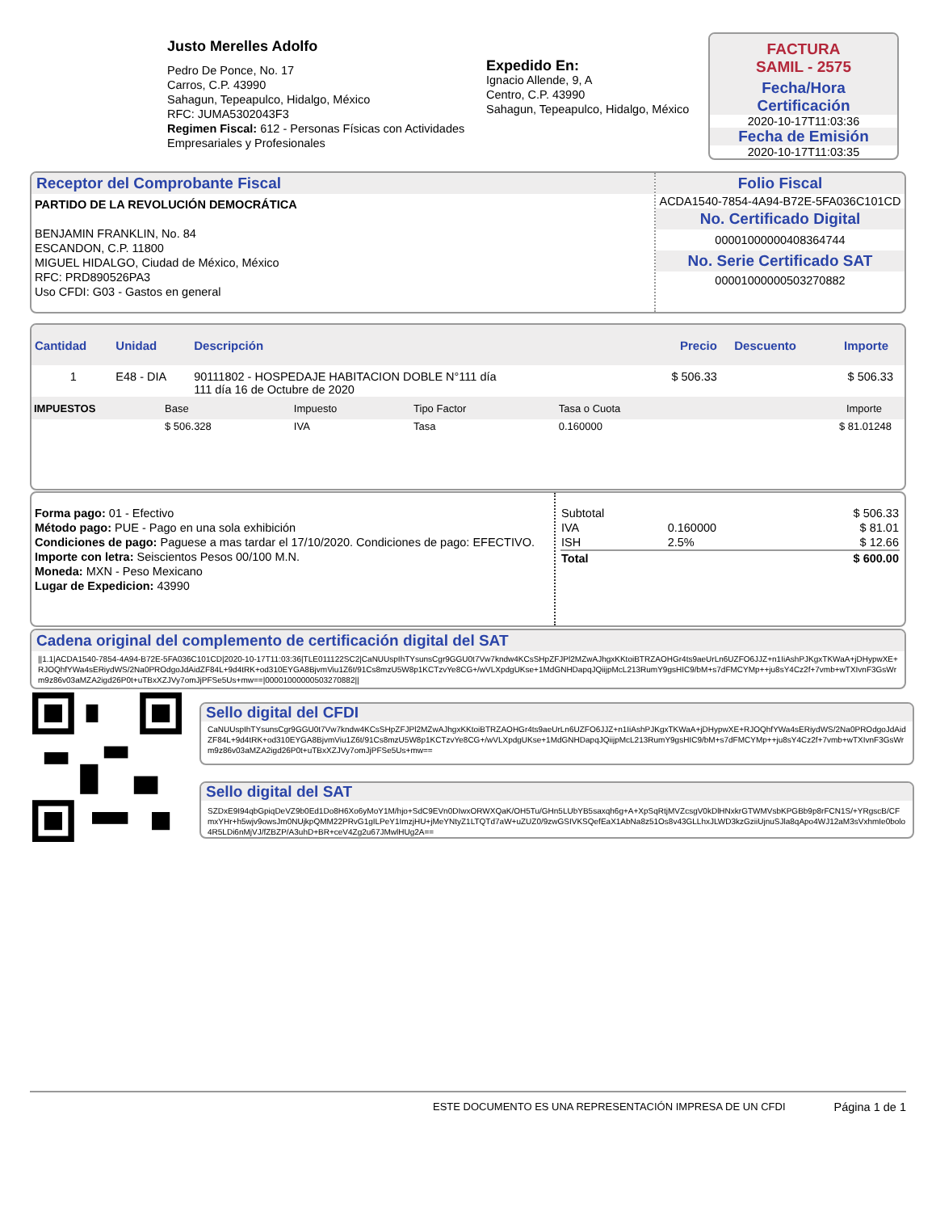Justo Merelles Adolfo
Pedro De Ponce, No. 17
Carros, C.P. 43990
Sahagun, Tepeapulco, Hidalgo, México
RFC: JUMA5302043F3
Regimen Fiscal: 612 - Personas Físicas con Actividades Empresariales y Profesionales
Expedido En:
Ignacio Allende, 9, A
Centro, C.P. 43990
Sahagun, Tepeapulco, Hidalgo, México
FACTURA
SAMIL - 2575
Fecha/Hora
Certificación
2020-10-17T11:03:36
Fecha de Emisión
2020-10-17T11:03:35
Receptor del Comprobante Fiscal
PARTIDO DE LA REVOLUCIÓN DEMOCRÁTICA
BENJAMIN FRANKLIN, No. 84
ESCANDON, C.P. 11800
MIGUEL HIDALGO, Ciudad de México, México
RFC: PRD890526PA3
Uso CFDI: G03 - Gastos en general
Folio Fiscal
ACDA1540-7854-4A94-B72E-5FA036C101CD
No. Certificado Digital
00001000000408364744
No. Serie Certificado SAT
00001000000503270882
| Cantidad | Unidad | Descripción | Precio | Descuento | Importe |
| 1 | E48 - DIA | 90111802 - HOSPEDAJE HABITACION DOBLE N°111 día 111 día 16 de Octubre de 2020 | $ 506.33 | | $ 506.33 |
| IMPUESTOS | Base | Impuesto | Tipo Factor | Tasa o Cuota | Importe |
| | $ 506.328 | IVA | Tasa | 0.160000 | $ 81.01248 |
Forma pago: 01 - Efectivo
Método pago: PUE - Pago en una sola exhibición
Condiciones de pago: Paguese a mas tardar el 17/10/2020. Condiciones de pago: EFECTIVO.
Importe con letra: Seiscientos Pesos 00/100 M.N.
Moneda: MXN - Peso Mexicano
Lugar de Expedicion: 43990
| Subtotal | | $ 506.33 |
| IVA | 0.160000 | $ 81.01 |
| ISH | 2.5% | $ 12.66 |
| Total | | $ 600.00 |
Cadena original del complemento de certificación digital del SAT
||1.1|ACDA1540-7854-4A94-B72E-5FA036C101CD|2020-10-17T11:03:36|TLE011122SC2|CaNUUspIhTYsunsCgr9GGU0t7Vw7kndw4KCsSHpZFJPl2MZwAJhgxKKtoiBTRZAOHGr4ts9aeUrLn6UZFO6JJZ+n1IiAshPJKgxTKWaA+jDHypwXE+RJOQhfYWa4sERiydWS/2Na0PROdgoJdAidZF84L+9d4tRK+od310EYGA8BjvmViu1Z6t/91Cs8mzU5W8p1KCTzvYe8CG+/wVLXpdgUKse+1MdGNHDapqJQiijpMcL213RumY9gsHIC9/bM+s7dFMCYMp++ju8sY4Cz2f+7vmb+wTXIvnF3GsWrm9z86v03aMZA2igd26P0t+uTBxXZJVy7omJjPFSe5Us+mw==|00001000000503270882||
Sello digital del CFDI
CaNUUspIhTYsunsCgr9GGU0t7Vw7kndw4KCsSHpZFJPl2MZwAJhgxKKtoiBTRZAOHGr4ts9aeUrLn6UZFO6JJZ+n1IiAshPJKgxTKWaA+jDHypwXE+RJOQhfYWa4sERiydWS/2Na0PROdgoJdAidZF84L+9d4tRK+od310EYGA8BjvmViu1Z6t/91Cs8mzU5W8p1KCTzvYe8CG+/wVLXpdgUKse+1MdGNHDapqJQiijpMcL213RumY9gsHIC9/bM+s7dFMCYMp++ju8sY4Cz2f+7vmb+wTXIvnF3GsWrm9z86v03aMZA2igd26P0t+uTBxXZJVy7omJjPFSe5Us+mw==
Sello digital del SAT
SZDxE9I94qbGpiqDeVZ9b0Ed1Do8H6Xo6yMoY1M/hjo+SdC9EVn0DIwxORWXQaK/OH5Tu/GHn5LUbYB5saxqh6g+A+XpSqRtjMVZcsgV0kDlHNxkrGTWMVsbKPGBb9p8rFCN1S/+YRgscB/CFmxYHr+h5wjv9owsJm0NUjkpQMM22PRvG1gILPeY1ImzjHU+jMeYNtyZ1LTQTd7aW+uZUZ0/9zwGSIVKSQefEaX1AbNa8z51Os8v43GLLhxJLWD3kzGziiUjnuSJla8qApo4WJ12aM3sVxhmIe0bolo4R5LDi6nMjVJ/fZBZP/A3uhD+BR+ceV4Zg2u67JMwlHUg2A==
ESTE DOCUMENTO ES UNA REPRESENTACIÓN IMPRESA DE UN CFDI Página 1 de 1